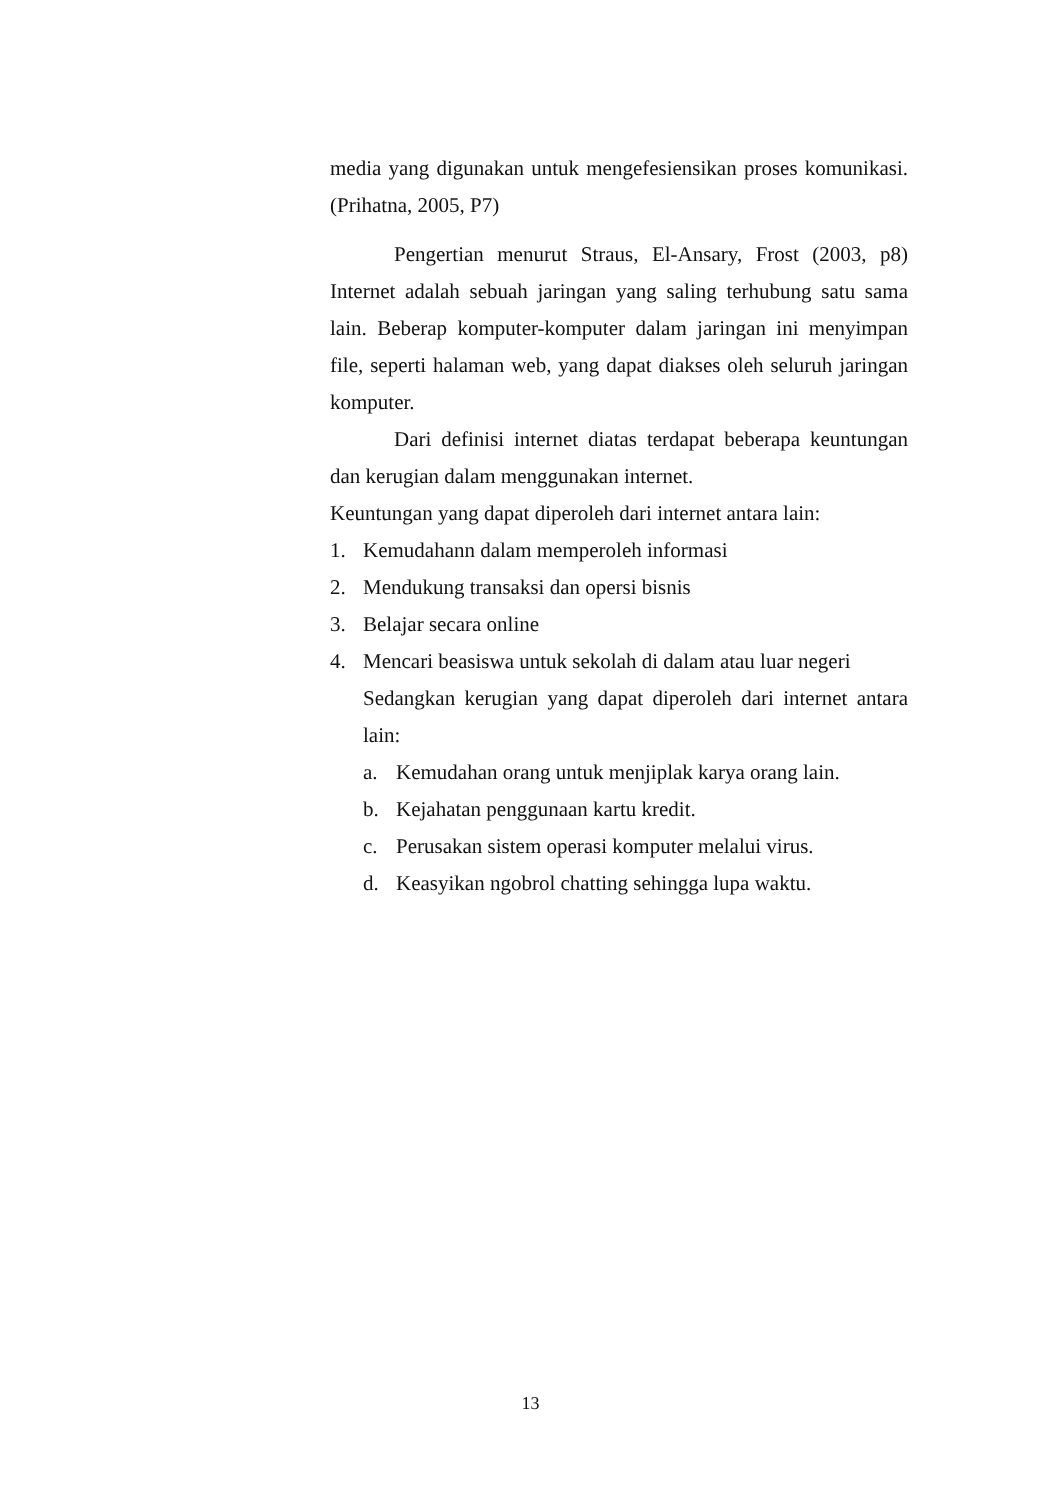media yang digunakan untuk mengefesiensikan proses komunikasi. (Prihatna, 2005, P7)
Pengertian menurut Straus, El-Ansary, Frost (2003, p8) Internet adalah sebuah jaringan yang saling terhubung satu sama lain. Beberap komputer-komputer dalam jaringan ini menyimpan file, seperti halaman web, yang dapat diakses oleh seluruh jaringan komputer.
Dari definisi internet diatas terdapat beberapa keuntungan dan kerugian dalam menggunakan internet.
Keuntungan yang dapat diperoleh dari internet antara lain:
1. Kemudahann dalam memperoleh informasi
2. Mendukung transaksi dan opersi bisnis
3. Belajar secara online
4. Mencari beasiswa untuk sekolah di dalam atau luar negeri
Sedangkan kerugian yang dapat diperoleh dari internet antara lain:
a. Kemudahan orang untuk menjiplak karya orang lain.
b. Kejahatan penggunaan kartu kredit.
c. Perusakan sistem operasi komputer melalui virus.
d. Keasyikan ngobrol chatting sehingga lupa waktu.
13